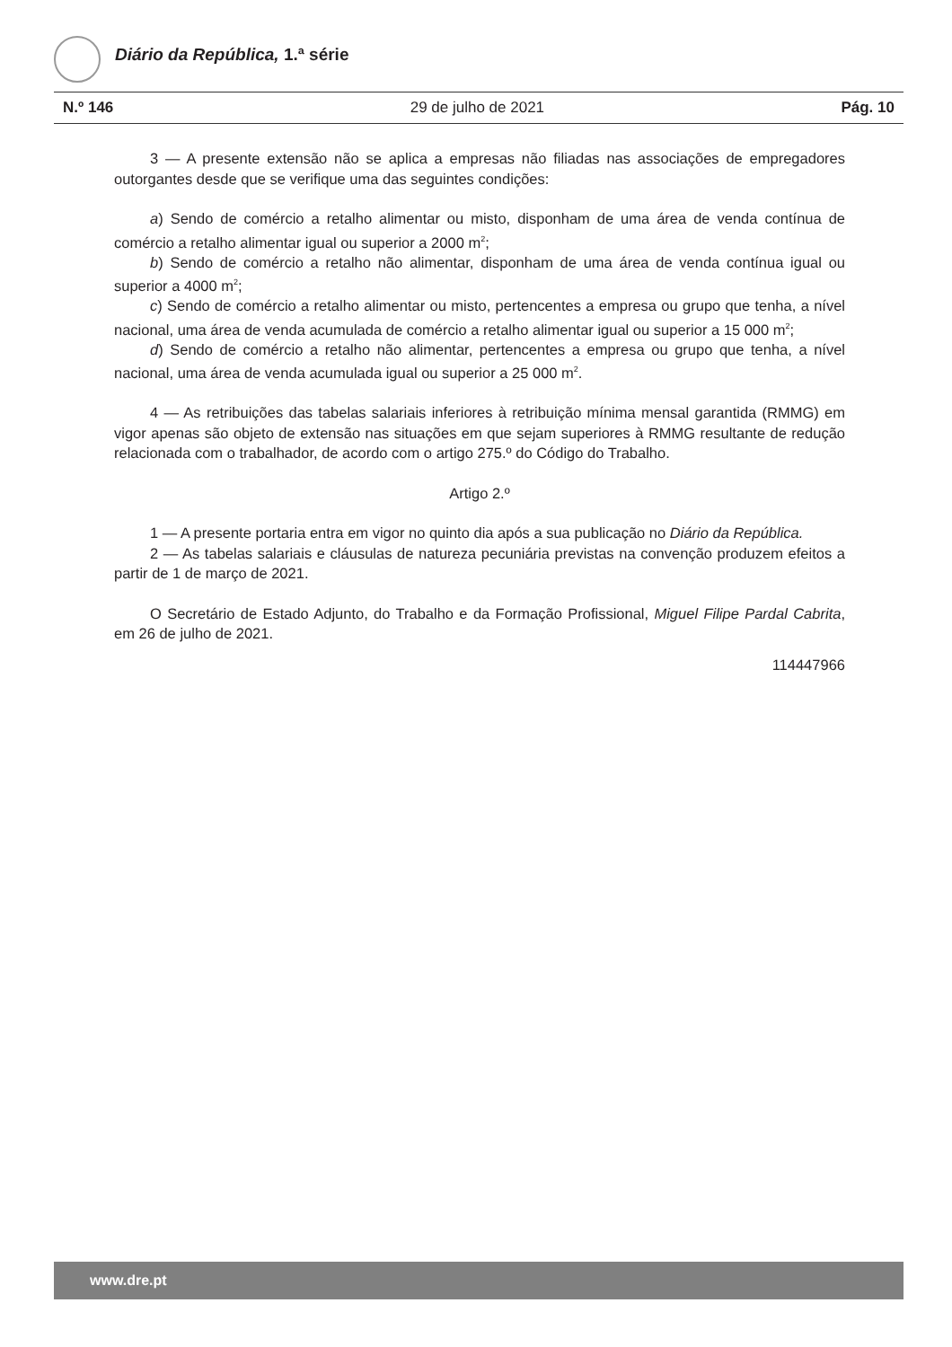Diário da República, 1.ª série
N.º 146 29 de julho de 2021 Pág. 10
3 — A presente extensão não se aplica a empresas não filiadas nas associações de empregadores outorgantes desde que se verifique uma das seguintes condições:
a) Sendo de comércio a retalho alimentar ou misto, disponham de uma área de venda contínua de comércio a retalho alimentar igual ou superior a 2000 m<sup>2</sup>;
b) Sendo de comércio a retalho não alimentar, disponham de uma área de venda contínua igual ou superior a 4000 m<sup>2</sup>;
c) Sendo de comércio a retalho alimentar ou misto, pertencentes a empresa ou grupo que tenha, a nível nacional, uma área de venda acumulada de comércio a retalho alimentar igual ou superior a 15 000 m<sup>2</sup>;
d) Sendo de comércio a retalho não alimentar, pertencentes a empresa ou grupo que tenha, a nível nacional, uma área de venda acumulada igual ou superior a 25 000 m<sup>2</sup>.
4 — As retribuições das tabelas salariais inferiores à retribuição mínima mensal garantida (RMMG) em vigor apenas são objeto de extensão nas situações em que sejam superiores à RMMG resultante de redução relacionada com o trabalhador, de acordo com o artigo 275.º do Código do Trabalho.
Artigo 2.º
1 — A presente portaria entra em vigor no quinto dia após a sua publicação no Diário da República.
2 — As tabelas salariais e cláusulas de natureza pecuniária previstas na convenção produzem efeitos a partir de 1 de março de 2021.
O Secretário de Estado Adjunto, do Trabalho e da Formação Profissional, Miguel Filipe Pardal Cabrita, em 26 de julho de 2021.
114447966
www.dre.pt